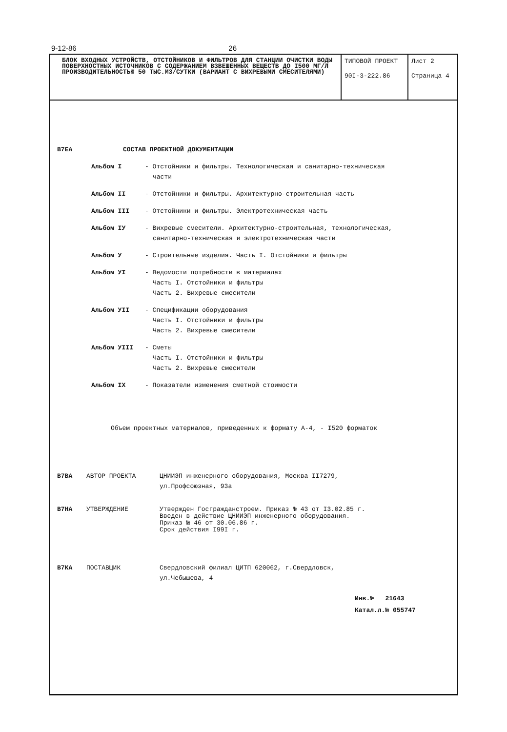9-12-86 26
| БЛОК ВХОДНЫХ УСТРОЙСТВ, ОТСТОЙНИКОВ И ФИЛЬТРОВ ДЛЯ СТАНЦИИ ОЧИСТКИ ВОДЫ ПОВЕРХНОСТНЫХ ИСТОЧНИКОВ С СОДЕРЖАНИЕМ ВЗВЕШЕННЫХ ВЕЩЕСТВ ДО I500 МГ/Л ПРОИЗВОДИТЕЛЬНОСТЬЮ 50 ТЫС.М3/СУТКИ (ВАРИАНТ С ВИХРЕВЫМИ СМЕСИТЕЛЯМИ) | ТИПОВОЙ ПРОЕКТ 90I-3-222.86 | Лист 2 Страница 4 |
В7ЕА СОСТАВ ПРОЕКТНОЙ ДОКУМЕНТАЦИИ
Альбом I - Отстойники и фильтры. Технологическая и санитарно-техническая
части
Альбом II - Отстойники и фильтры. Архитектурно-строительная часть
Альбом III - Отстойники и фильтры. Электротехническая часть
Альбом IУ - Вихревые смесители. Архитектурно-строительная, технологическая,
санитарно-техническая и электротехническая части
Альбом У - Строительные изделия. Часть I. Отстойники и фильтры
Альбом УI - Ведомости потребности в материалах
Часть I. Отстойники и фильтры
Часть 2. Вихревые смесители
Альбом УII - Спецификации оборудования
Часть I. Отстойники и фильтры
Часть 2. Вихревые смесители
Альбом УIII - Сметы
Часть I. Отстойники и фильтры
Часть 2. Вихревые смесители
Альбом IX - Показатели изменения сметной стоимости
Объем проектных материалов, приведенных к формату А-4, - I520 форматок
В7ВА АВТОР ПРОЕКТА ЦНИИЭП инженерного оборудования, Москва II7279,
ул.Профсоюзная, 93а
В7НА УТВЕРЖДЕНИЕ Утвержден Госгражданстроем. Приказ № 43 от I3.02.85 г.
Введен в действие ЦНИИЭП инженерного оборудования.
Приказ № 46 от 30.06.86 г.
Срок действия I99I г.
В7КА ПОСТАВЩИК Свердловский филиал ЦИТП 620062, г.Свердловск,
ул.Чебышева, 4
Инв.№ 21643
Катал.л.№ 055747